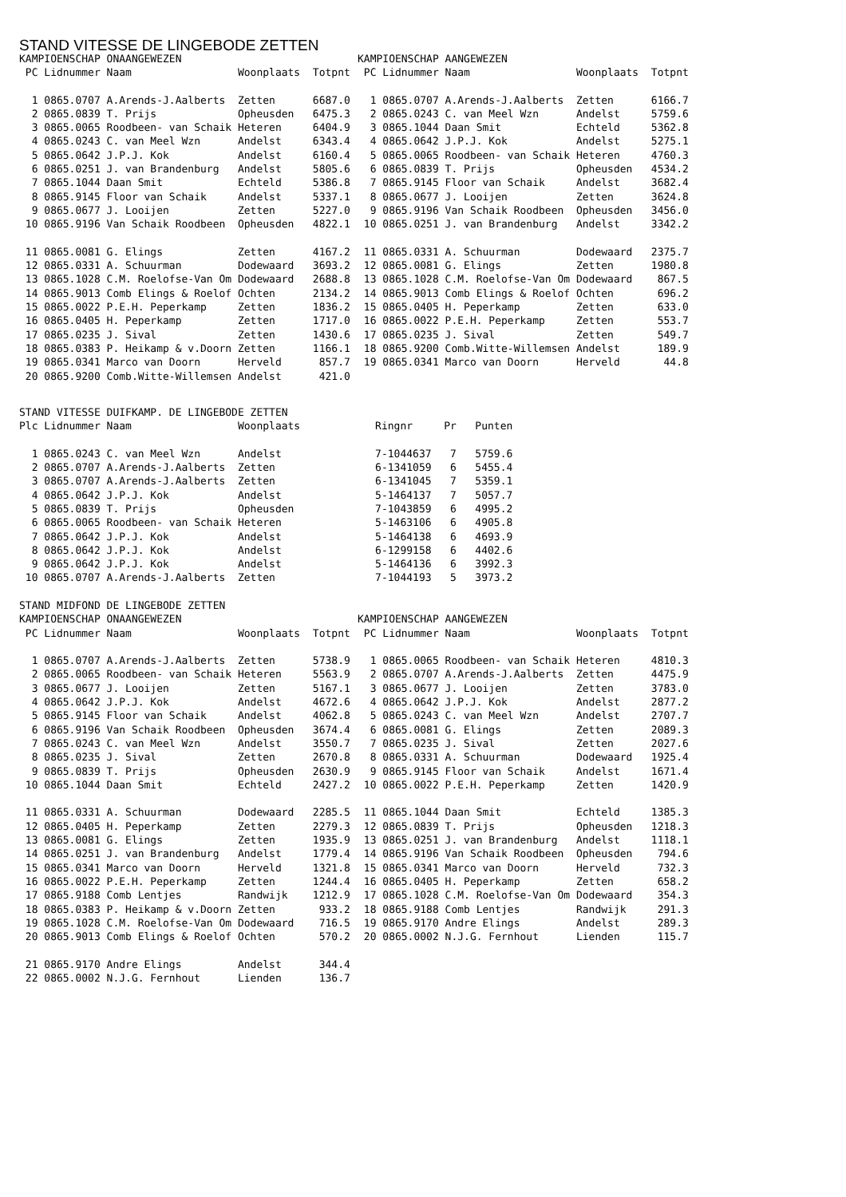STAND VITESSE DE LINGEBODE ZETTEN
KAMPIOENSCHAP ONAANGEWEZEN
 PC Lidnummer Naam                 Woonplaats  Totpnt

  1 0865.0707 A.Arends-J.Aalberts  Zetten      6687.0
  2 0865.0839 T. Prijs             Opheusden   6475.3
  3 0865.0065 Roodbeen- van Schaik Heteren     6404.9
  4 0865.0243 C. van Meel Wzn      Andelst     6343.4
  5 0865.0642 J.P.J. Kok           Andelst     6160.4
  6 0865.0251 J. van Brandenburg   Andelst     5805.6
  7 0865.1044 Daan Smit            Echteld     5386.8
  8 0865.9145 Floor van Schaik     Andelst     5337.1
  9 0865.0677 J. Looijen           Zetten      5227.0
 10 0865.9196 Van Schaik Roodbeen  Opheusden   4822.1

 11 0865.0081 G. Elings            Zetten      4167.2
 12 0865.0331 A. Schuurman         Dodewaard   3693.2
 13 0865.1028 C.M. Roelofse-Van Om Dodewaard   2688.8
 14 0865.9013 Comb Elings & Roelof Ochten      2134.2
 15 0865.0022 P.E.H. Peperkamp     Zetten      1836.2
 16 0865.0405 H. Peperkamp         Zetten      1717.0
 17 0865.0235 J. Sival             Zetten      1430.6
 18 0865.0383 P. Heikamp & v.Doorn Zetten      1166.1
 19 0865.0341 Marco van Doorn      Herveld      857.7
 20 0865.9200 Comb.Witte-Willemsen Andelst      421.0
KAMPIOENSCHAP AANGEWEZEN
 PC Lidnummer Naam                 Woonplaats  Totpnt

  1 0865.0707 A.Arends-J.Aalberts  Zetten      6166.7
  2 0865.0243 C. van Meel Wzn      Andelst     5759.6
  3 0865.1044 Daan Smit            Echteld     5362.8
  4 0865.0642 J.P.J. Kok           Andelst     5275.1
  5 0865.0065 Roodbeen- van Schaik Heteren     4760.3
  6 0865.0839 T. Prijs             Opheusden   4534.2
  7 0865.9145 Floor van Schaik     Andelst     3682.4
  8 0865.0677 J. Looijen           Zetten      3624.8
  9 0865.9196 Van Schaik Roodbeen  Opheusden   3456.0
 10 0865.0251 J. van Brandenburg   Andelst     3342.2

 11 0865.0331 A. Schuurman         Dodewaard   2375.7
 12 0865.0081 G. Elings            Zetten      1980.8
 13 0865.1028 C.M. Roelofse-Van Om Dodewaard    867.5
 14 0865.9013 Comb Elings & Roelof Ochten       696.2
 15 0865.0405 H. Peperkamp         Zetten       633.0
 16 0865.0022 P.E.H. Peperkamp     Zetten       553.7
 17 0865.0235 J. Sival             Zetten       549.7
 18 0865.9200 Comb.Witte-Willemsen Andelst      189.9
 19 0865.0341 Marco van Doorn      Herveld       44.8
STAND VITESSE DUIFKAMP. DE LINGEBODE ZETTEN
Plc Lidnummer Naam                 Woonplaats            Ringnr     Pr   Punten

  1 0865.0243 C. van Meel Wzn      Andelst               7-1044637   7   5759.6
  2 0865.0707 A.Arends-J.Aalberts  Zetten                6-1341059   6   5455.4
  3 0865.0707 A.Arends-J.Aalberts  Zetten                6-1341045   7   5359.1
  4 0865.0642 J.P.J. Kok           Andelst               5-1464137   7   5057.7
  5 0865.0839 T. Prijs             Opheusden             7-1043859   6   4995.2
  6 0865.0065 Roodbeen- van Schaik Heteren               5-1463106   6   4905.8
  7 0865.0642 J.P.J. Kok           Andelst               5-1464138   6   4693.9
  8 0865.0642 J.P.J. Kok           Andelst               6-1299158   6   4402.6
  9 0865.0642 J.P.J. Kok           Andelst               5-1464136   6   3992.3
 10 0865.0707 A.Arends-J.Aalberts  Zetten                7-1044193   5   3973.2

STAND MIDFOND DE LINGEBODE ZETTEN
KAMPIOENSCHAP ONAANGEWEZEN
 PC Lidnummer Naam                 Woonplaats  Totpnt

  1 0865.0707 A.Arends-J.Aalberts  Zetten      5738.9
  2 0865.0065 Roodbeen- van Schaik Heteren     5563.9
  3 0865.0677 J. Looijen           Zetten      5167.1
  4 0865.0642 J.P.J. Kok           Andelst     4672.6
  5 0865.9145 Floor van Schaik     Andelst     4062.8
  6 0865.9196 Van Schaik Roodbeen  Opheusden   3674.4
  7 0865.0243 C. van Meel Wzn      Andelst     3550.7
  8 0865.0235 J. Sival             Zetten      2670.8
  9 0865.0839 T. Prijs             Opheusden   2630.9
 10 0865.1044 Daan Smit            Echteld     2427.2

 11 0865.0331 A. Schuurman         Dodewaard   2285.5
 12 0865.0405 H. Peperkamp         Zetten      2279.3
 13 0865.0081 G. Elings            Zetten      1935.9
 14 0865.0251 J. van Brandenburg   Andelst     1779.4
 15 0865.0341 Marco van Doorn      Herveld     1321.8
 16 0865.0022 P.E.H. Peperkamp     Zetten      1244.4
 17 0865.9188 Comb Lentjes         Randwijk    1212.9
 18 0865.0383 P. Heikamp & v.Doorn Zetten       933.2
 19 0865.1028 C.M. Roelofse-Van Om Dodewaard    716.5
 20 0865.9013 Comb Elings & Roelof Ochten       570.2

 21 0865.9170 Andre Elings         Andelst      344.4
 22 0865.0002 N.J.G. Fernhout      Lienden      136.7
KAMPIOENSCHAP AANGEWEZEN
 PC Lidnummer Naam                 Woonplaats  Totpnt

  1 0865.0065 Roodbeen- van Schaik Heteren     4810.3
  2 0865.0707 A.Arends-J.Aalberts  Zetten      4475.9
  3 0865.0677 J. Looijen           Zetten      3783.0
  4 0865.0642 J.P.J. Kok           Andelst     2877.2
  5 0865.0243 C. van Meel Wzn      Andelst     2707.7
  6 0865.0081 G. Elings            Zetten      2089.3
  7 0865.0235 J. Sival             Zetten      2027.6
  8 0865.0331 A. Schuurman         Dodewaard   1925.4
  9 0865.9145 Floor van Schaik     Andelst     1671.4
 10 0865.0022 P.E.H. Peperkamp     Zetten      1420.9

 11 0865.1044 Daan Smit            Echteld     1385.3
 12 0865.0839 T. Prijs             Opheusden   1218.3
 13 0865.0251 J. van Brandenburg   Andelst     1118.1
 14 0865.9196 Van Schaik Roodbeen  Opheusden    794.6
 15 0865.0341 Marco van Doorn      Herveld      732.3
 16 0865.0405 H. Peperkamp         Zetten       658.2
 17 0865.1028 C.M. Roelofse-Van Om Dodewaard    354.3
 18 0865.9188 Comb Lentjes         Randwijk     291.3
 19 0865.9170 Andre Elings         Andelst      289.3
 20 0865.0002 N.J.G. Fernhout      Lienden      115.7